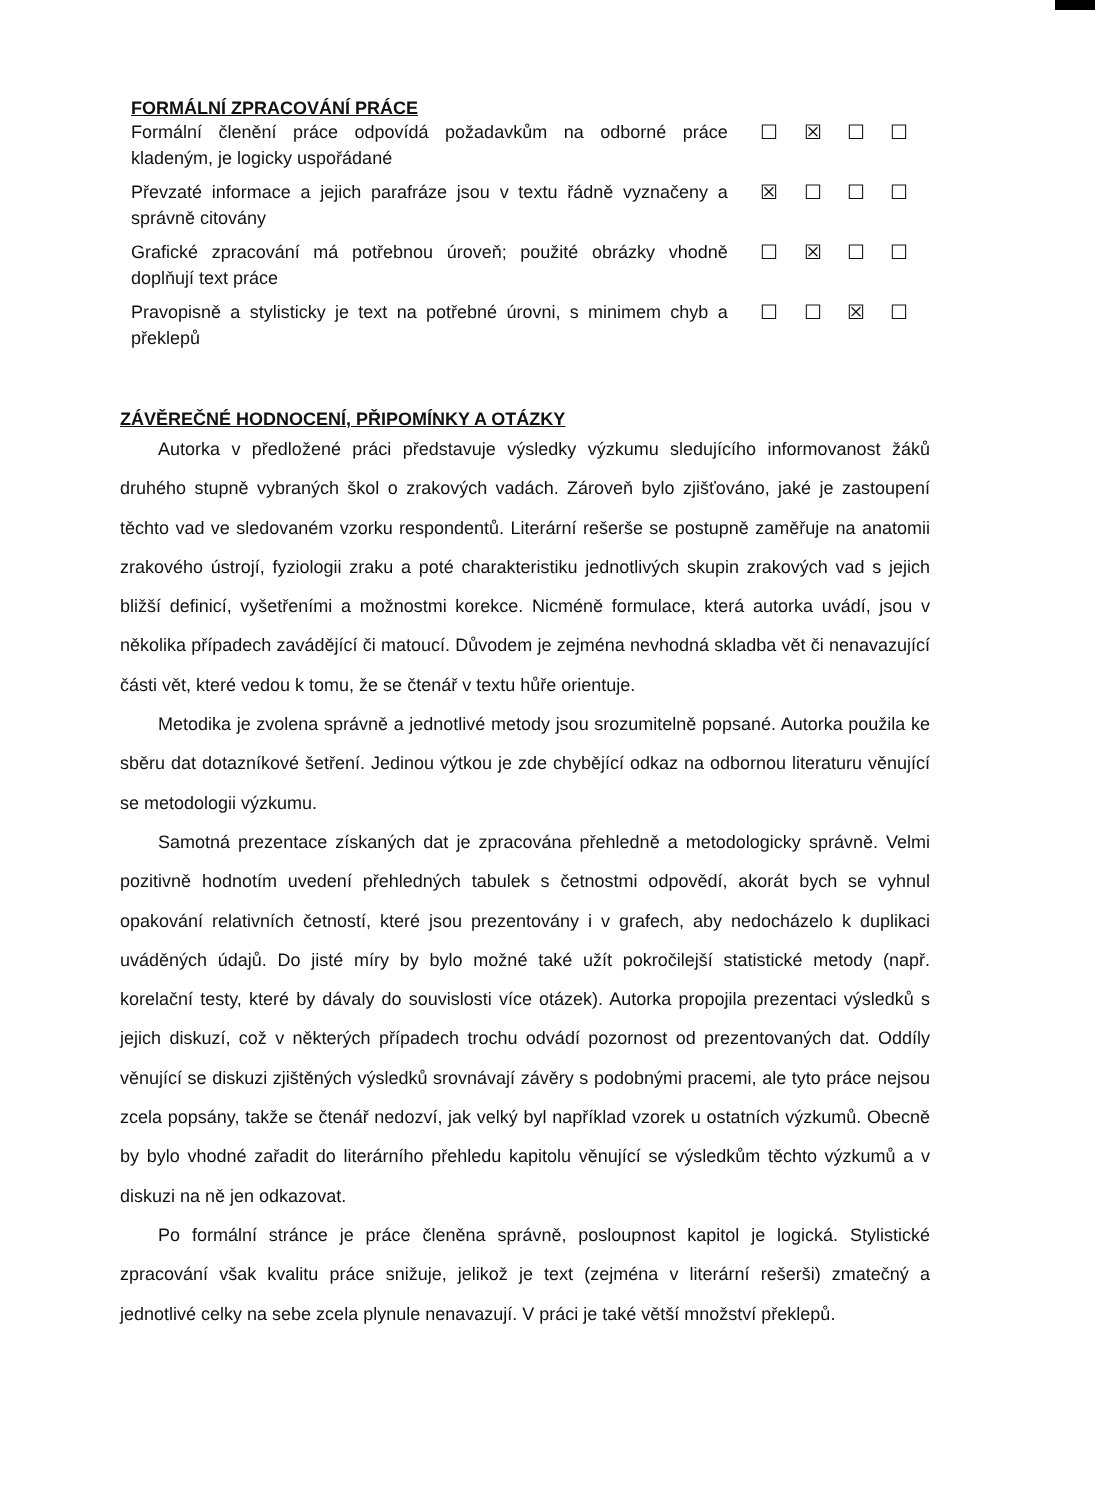FORMÁLNÍ ZPRACOVÁNÍ PRÁCE
| Formální členění práce odpovídá požadavkům na odborné práce kladeným, je logicky uspořádané | ☐ | ☒ | ☐ | ☐ |
| Převzaté informace a jejich parafráze jsou v textu řádně vyznačeny a správně citovány | ☒ | ☐ | ☐ | ☐ |
| Grafické zpracování má potřebnou úroveň; použité obrázky vhodně doplňují text práce | ☐ | ☒ | ☐ | ☐ |
| Pravopisně a stylisticky je text na potřebné úrovni, s minimem chyb a překlepů | ☐ | ☐ | ☒ | ☐ |
ZÁVĚREČNÉ HODNOCENÍ, PŘIPOMÍNKY A OTÁZKY
Autorka v předložené práci představuje výsledky výzkumu sledujícího informovanost žáků druhého stupně vybraných škol o zrakových vadách. Zároveň bylo zjišťováno, jaké je zastoupení těchto vad ve sledovaném vzorku respondentů. Literární rešerše se postupně zaměřuje na anatomii zrakového ústrojí, fyziologii zraku a poté charakteristiku jednotlivých skupin zrakových vad s jejich bližší definicí, vyšetřeními a možnostmi korekce. Nicméně formulace, která autorka uvádí, jsou v několika případech zavádějící či matoucí. Důvodem je zejména nevhodná skladba vět či nenavazující části vět, které vedou k tomu, že se čtenář v textu hůře orientuje.
Metodika je zvolena správně a jednotlivé metody jsou srozumitelně popsané. Autorka použila ke sběru dat dotazníkové šetření. Jedinou výtkou je zde chybějící odkaz na odbornou literaturu věnující se metodologii výzkumu.
Samotná prezentace získaných dat je zpracována přehledně a metodologicky správně. Velmi pozitivně hodnotím uvedení přehledných tabulek s četnostmi odpovědí, akorát bych se vyhnul opakování relativních četností, které jsou prezentovány i v grafech, aby nedocházelo k duplikaci uváděných údajů. Do jisté míry by bylo možné také užít pokročilejší statistické metody (např. korelační testy, které by dávaly do souvislosti více otázek). Autorka propojila prezentaci výsledků s jejich diskuzí, což v některých případech trochu odvádí pozornost od prezentovaných dat. Oddíly věnující se diskuzi zjištěných výsledků srovnávají závěry s podobnými pracemi, ale tyto práce nejsou zcela popsány, takže se čtenář nedozví, jak velký byl například vzorek u ostatních výzkumů. Obecně by bylo vhodné zařadit do literárního přehledu kapitolu věnující se výsledkům těchto výzkumů a v diskuzi na ně jen odkazovat.
Po formální stránce je práce členěna správně, posloupnost kapitol je logická. Stylistické zpracování však kvalitu práce snižuje, jelikož je text (zejména v literární rešerši) zmatečný a jednotlivé celky na sebe zcela plynule nenavazují. V práci je také větší množství překlepů.